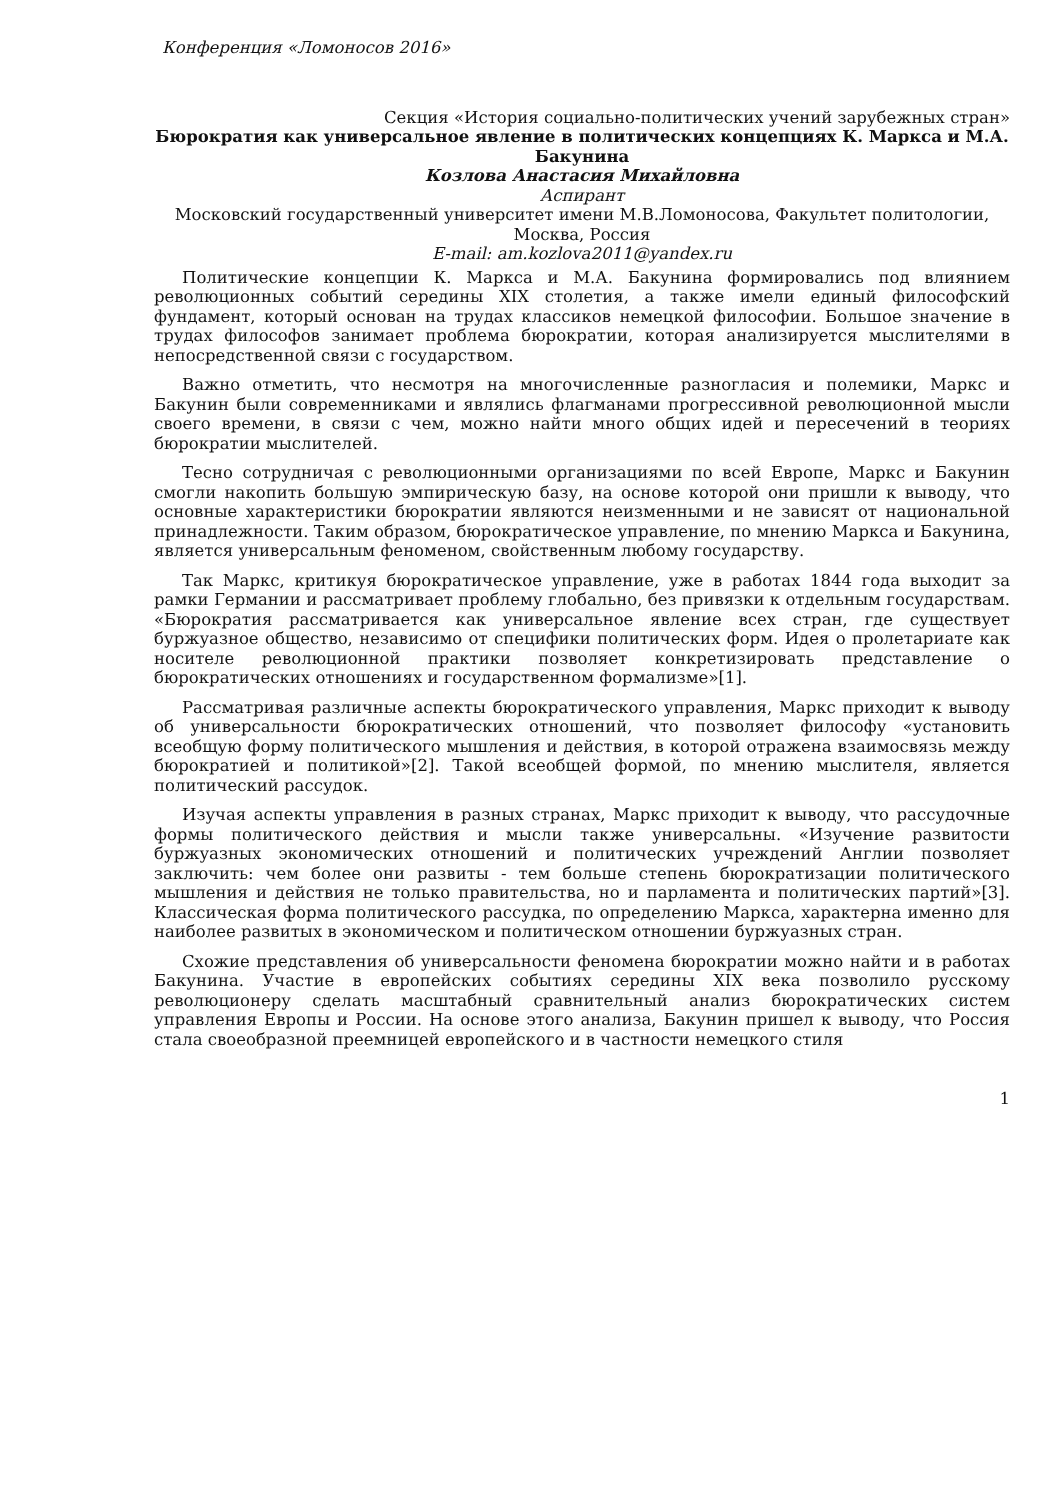Конференция «Ломоносов 2016»
Секция «История социально-политических учений зарубежных стран»
Бюрократия как универсальное явление в политических концепциях К. Маркса и М.А. Бакунина
Козлова Анастасия Михайловна
Аспирант
Московский государственный университет имени М.В.Ломоносова, Факультет политологии, Москва, Россия
E-mail: am.kozlova2011@yandex.ru
Политические концепции К. Маркса и М.А. Бакунина формировались под влиянием революционных событий середины XIX столетия, а также имели единый философский фундамент, который основан на трудах классиков немецкой философии. Большое значение в трудах философов занимает проблема бюрократии, которая анализируется мыслителями в непосредственной связи с государством.
Важно отметить, что несмотря на многочисленные разногласия и полемики, Маркс и Бакунин были современниками и являлись флагманами прогрессивной революционной мысли своего времени, в связи с чем, можно найти много общих идей и пересечений в теориях бюрократии мыслителей.
Тесно сотрудничая с революционными организациями по всей Европе, Маркс и Бакунин смогли накопить большую эмпирическую базу, на основе которой они пришли к выводу, что основные характеристики бюрократии являются неизменными и не зависят от национальной принадлежности. Таким образом, бюрократическое управление, по мнению Маркса и Бакунина, является универсальным феноменом, свойственным любому государству.
Так Маркс, критикуя бюрократическое управление, уже в работах 1844 года выходит за рамки Германии и рассматривает проблему глобально, без привязки к отдельным государствам. «Бюрократия рассматривается как универсальное явление всех стран, где существует буржуазное общество, независимо от специфики политических форм. Идея о пролетариате как носителе революционной практики позволяет конкретизировать представление о бюрократических отношениях и государственном формализме»[1].
Рассматривая различные аспекты бюрократического управления, Маркс приходит к выводу об универсальности бюрократических отношений, что позволяет философу «установить всеобщую форму политического мышления и действия, в которой отражена взаимосвязь между бюрократией и политикой»[2]. Такой всеобщей формой, по мнению мыслителя, является политический рассудок.
Изучая аспекты управления в разных странах, Маркс приходит к выводу, что рассудочные формы политического действия и мысли также универсальны. «Изучение развитости буржуазных экономических отношений и политических учреждений Англии позволяет заключить: чем более они развиты - тем больше степень бюрократизации политического мышления и действия не только правительства, но и парламента и политических партий»[3]. Классическая форма политического рассудка, по определению Маркса, характерна именно для наиболее развитых в экономическом и политическом отношении буржуазных стран.
Схожие представления об универсальности феномена бюрократии можно найти и в работах Бакунина. Участие в европейских событиях середины XIX века позволило русскому революционеру сделать масштабный сравнительный анализ бюрократических систем управления Европы и России. На основе этого анализа, Бакунин пришел к выводу, что Россия стала своеобразной преемницей европейского и в частности немецкого стиля
1